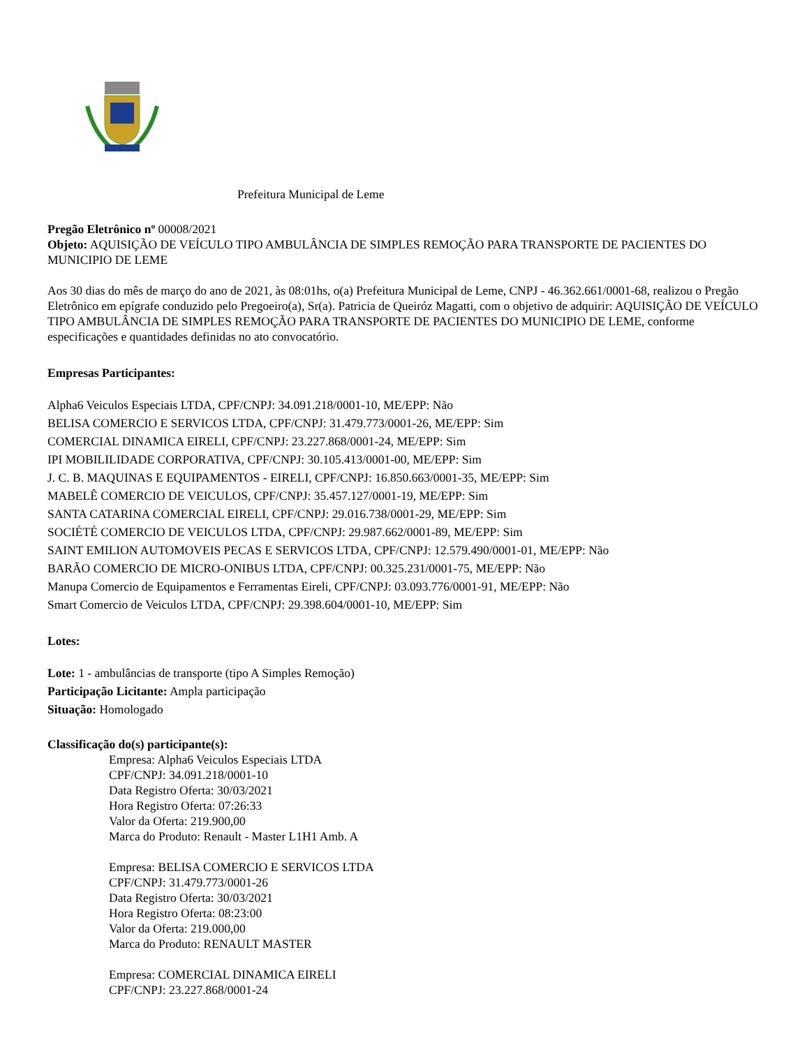Prefeitura Municipal de Leme
Pregão Eletrônico nº 00008/2021
Objeto: AQUISIÇÃO DE VEÍCULO TIPO AMBULÂNCIA DE SIMPLES REMOÇÃO PARA TRANSPORTE DE PACIENTES DO MUNICIPIO DE LEME
Aos 30 dias do mês de março do ano de 2021, às 08:01hs, o(a) Prefeitura Municipal de Leme, CNPJ - 46.362.661/0001-68, realizou o Pregão Eletrônico em epígrafe conduzido pelo Pregoeiro(a), Sr(a). Patricia de Queiróz Magatti, com o objetivo de adquirir: AQUISIÇÃO DE VEÍCULO TIPO AMBULÂNCIA DE SIMPLES REMOÇÃO PARA TRANSPORTE DE PACIENTES DO MUNICIPIO DE LEME, conforme especificações e quantidades definidas no ato convocatório.
Empresas Participantes:
Alpha6 Veiculos Especiais LTDA, CPF/CNPJ: 34.091.218/0001-10, ME/EPP: Não
BELISA COMERCIO E SERVICOS LTDA, CPF/CNPJ: 31.479.773/0001-26, ME/EPP: Sim
COMERCIAL DINAMICA EIRELI, CPF/CNPJ: 23.227.868/0001-24, ME/EPP: Sim
IPI MOBILILIDADE CORPORATIVA, CPF/CNPJ: 30.105.413/0001-00, ME/EPP: Sim
J. C. B. MAQUINAS E EQUIPAMENTOS - EIRELI, CPF/CNPJ: 16.850.663/0001-35, ME/EPP: Sim
MABELÊ COMERCIO DE VEICULOS, CPF/CNPJ: 35.457.127/0001-19, ME/EPP: Sim
SANTA CATARINA COMERCIAL EIRELI, CPF/CNPJ: 29.016.738/0001-29, ME/EPP: Sim
SOCIÉTÉ COMERCIO DE VEICULOS LTDA, CPF/CNPJ: 29.987.662/0001-89, ME/EPP: Sim
SAINT EMILION AUTOMOVEIS PECAS E SERVICOS LTDA, CPF/CNPJ: 12.579.490/0001-01, ME/EPP: Não
BARÃO COMERCIO DE MICRO-ONIBUS LTDA, CPF/CNPJ: 00.325.231/0001-75, ME/EPP: Não
Manupa Comercio de Equipamentos e Ferramentas Eireli, CPF/CNPJ: 03.093.776/0001-91, ME/EPP: Não
Smart Comercio de Veiculos LTDA, CPF/CNPJ: 29.398.604/0001-10, ME/EPP: Sim
Lotes:
Lote: 1 - ambulâncias de transporte (tipo A Simples Remoção)
Participação Licitante: Ampla participação
Situação: Homologado
Classificação do(s) participante(s):
Empresa: Alpha6 Veiculos Especiais LTDA
CPF/CNPJ: 34.091.218/0001-10
Data Registro Oferta: 30/03/2021
Hora Registro Oferta: 07:26:33
Valor da Oferta: 219.900,00
Marca do Produto: Renault - Master L1H1 Amb. A
Empresa: BELISA COMERCIO E SERVICOS LTDA
CPF/CNPJ: 31.479.773/0001-26
Data Registro Oferta: 30/03/2021
Hora Registro Oferta: 08:23:00
Valor da Oferta: 219.000,00
Marca do Produto: RENAULT MASTER
Empresa: COMERCIAL DINAMICA EIRELI
CPF/CNPJ: 23.227.868/0001-24